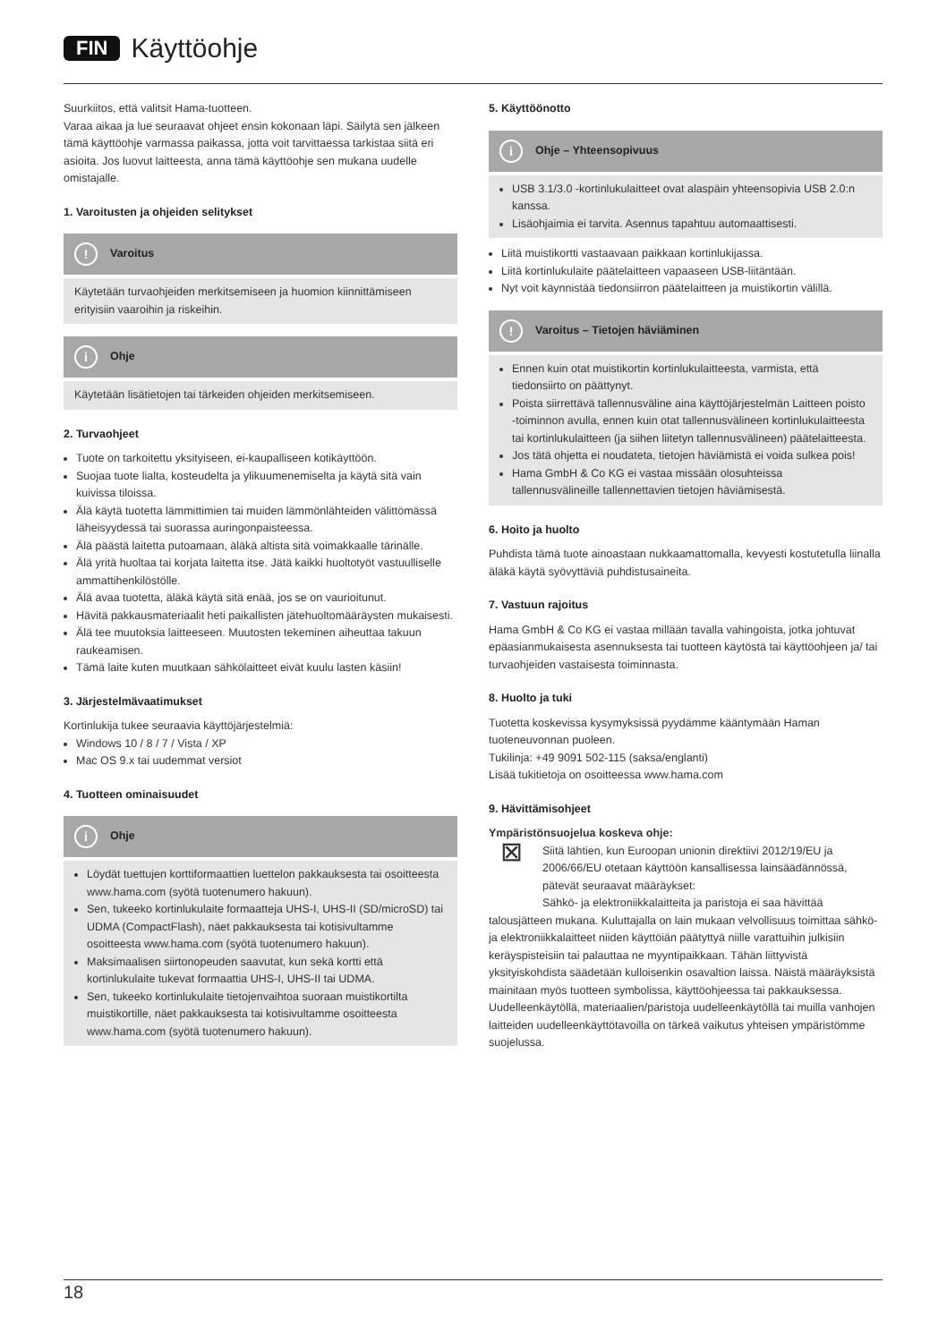FIN Käyttöohje
Suurkiitos, että valitsit Hama-tuotteen.
Varaa aikaa ja lue seuraavat ohjeet ensin kokonaan läpi. Säilytä sen jälkeen tämä käyttöohje varmassa paikassa, jotta voit tarvittaessa tarkistaa siitä eri asioita. Jos luovut laitteesta, anna tämä käyttöohje sen mukana uudelle omistajalle.
1. Varoitusten ja ohjeiden selitykset
! Varoitus
Käytetään turvaohjeiden merkitsemiseen ja huomion kiinnittämiseen erityisiin vaaroihin ja riskeihin.
i Ohje
Käytetään lisätietojen tai tärkeiden ohjeiden merkitsemiseen.
2. Turvaohjeet
Tuote on tarkoitettu yksityiseen, ei-kaupalliseen kotikäyttöön.
Suojaa tuote lialta, kosteudelta ja ylikuumenemiselta ja käytä sitä vain kuivissa tiloissa.
Älä käytä tuotetta lämmittimien tai muiden lämmönlähteiden välittömässä läheisyydessä tai suorassa auringonpaisteessa.
Älä päästä laitetta putoamaan, äläkä altista sitä voimakkaalle tärinälle.
Älä yritä huoltaa tai korjata laitetta itse. Jätä kaikki huoltotyöt vastuulliselle ammattihenkilöstölle.
Älä avaa tuotetta, äläkä käytä sitä enää, jos se on vaurioitunut.
Hävitä pakkausmateriaalit heti paikallisten jätehuoltomääräysten mukaisesti.
Älä tee muutoksia laitteeseen. Muutosten tekeminen aiheuttaa takuun raukeamisen.
Tämä laite kuten muutkaan sähkölaitteet eivät kuulu lasten käsiin!
3. Järjestelmävaatimukset
Kortinlukija tukee seuraavia käyttöjärjestelmiä:
Windows 10 / 8 / 7 / Vista / XP
Mac OS 9.x tai uudemmat versiot
4. Tuotteen ominaisuudet
i Ohje
Löydät tuettujen korttiformaattien luettelon pakkauksesta tai osoitteesta www.hama.com (syötä tuotenumero hakuun).
Sen, tukeeko kortinlukulaite formaatteja UHS-I, UHS-II (SD/microSD) tai UDMA (CompactFlash), näet pakkauksesta tai kotisivultamme osoitteesta www.hama.com (syötä tuotenumero hakuun).
Maksimaalisen siirtonopeuden saavutat, kun sekä kortti että kortinlukulaite tukevat formaattia UHS-I, UHS-II tai UDMA.
Sen, tukeeko kortinlukulaite tietojenvaihtoa suoraan muistikortilta muistikortille, näet pakkauksesta tai kotisivultamme osoitteesta www.hama.com (syötä tuotenumero hakuun).
5. Käyttöönotto
i Ohje – Yhteensopivuus
USB 3.1/3.0 -kortinlukulaitteet ovat alaspäin yhteensopivia USB 2.0:n kanssa.
Lisäohjaimia ei tarvita. Asennus tapahtuu automaattisesti.
Liitä muistikortti vastaavaan paikkaan kortinlukijassa.
Liitä kortinlukulaite päätelaitteen vapaaseen USB-liitäntään.
Nyt voit käynnistää tiedonsiirron päätelaitteen ja muistikortin välillä.
! Varoitus – Tietojen häviäminen
Ennen kuin otat muistikortin kortinlukulaitteesta, varmista, että tiedonsiirto on päättynyt.
Poista siirrettävä tallennusväline aina käyttöjärjestelmän Laitteen poisto -toiminnon avulla, ennen kuin otat tallennusvälineen kortinlukulaitteesta tai kortinlukulaitteen (ja siihen liitetyn tallennusvälineen) päätelaitteesta.
Jos tätä ohjetta ei noudateta, tietojen häviämistä ei voida sulkea pois!
Hama GmbH & Co KG ei vastaa missään olosuhteissa tallennusvälineille tallennettavien tietojen häviämisestä.
6. Hoito ja huolto
Puhdista tämä tuote ainoastaan nukkaamattomalla, kevyesti kostutetulla liinalla äläkä käytä syövyttäviä puhdistusaineita.
7. Vastuun rajoitus
Hama GmbH & Co KG ei vastaa millään tavalla vahingoista, jotka johtuvat epäasianmukaisesta asennuksesta tai tuotteen käytöstä tai käyttöohjeen ja/ tai turvaohjeiden vastaisesta toiminnasta.
8. Huolto ja tuki
Tuotetta koskevissa kysymyksissä pyydämme kääntymään Haman tuoteneuvonnan puoleen.
Tukilinja: +49 9091 502-115 (saksa/englanti)
Lisää tukitietoja on osoitteessa www.hama.com
9. Hävittämisohjeet
Ympäristönsuojelua koskeva ohje:
⊠ Siitä lähtien, kun Euroopan unionin direktiivi 2012/19/EU ja 2006/66/EU otetaan käyttöön kansallisessa lainsäädännössä, pätevät seuraavat määräykset:
Sähkö- ja elektroniikkalaitteita ja paristoja ei saa hävittää talousjätteen mukana. Kuluttajalla on lain mukaan velvollisuus toimittaa sähkö- ja elektroniikkalaitteet niiden käyttöiän päätyttyä niille varattuihin julkisiin keräyspisteisiin tai palauttaa ne myyntipaikkaan. Tähän liittyvistä yksityiskohdista säädetään kulloisenkin osavaltion laissa. Näistä määräyksistä mainitaan myös tuotteen symbolissa, käyttöohjeessa tai pakkauksessa. Uudelleenkäytöllä, materiaalien/paristoja uudelleenkäytöllä tai muilla vanhojen laitteiden uudelleenkäyttötavoilla on tärkeä vaikutus yhteisen ympäristömme suojelussa.
18